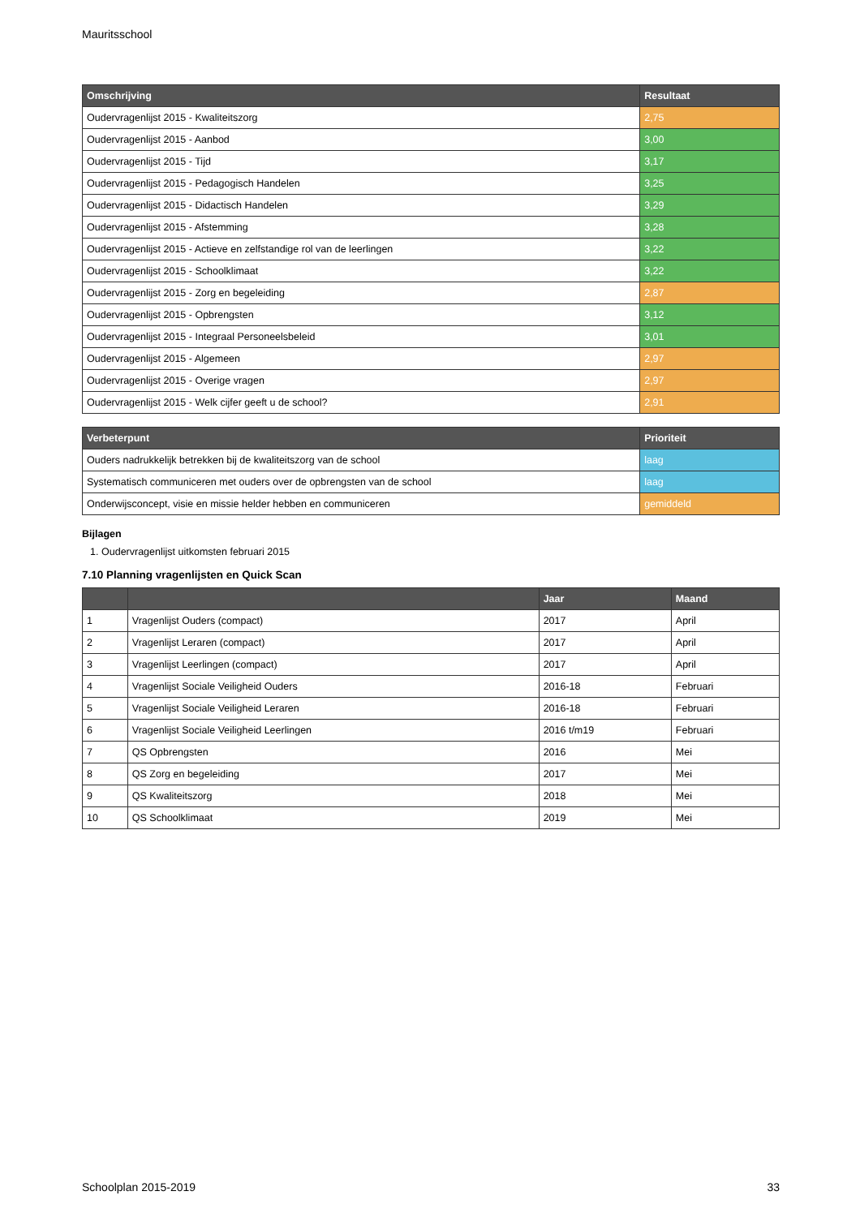Mauritsschool
| Omschrijving | Resultaat |
| --- | --- |
| Oudervragenlijst 2015 - Kwaliteitszorg | 2,75 |
| Oudervragenlijst 2015 - Aanbod | 3,00 |
| Oudervragenlijst 2015 - Tijd | 3,17 |
| Oudervragenlijst 2015 - Pedagogisch Handelen | 3,25 |
| Oudervragenlijst 2015 - Didactisch Handelen | 3,29 |
| Oudervragenlijst 2015 - Afstemming | 3,28 |
| Oudervragenlijst 2015 - Actieve en zelfstandige rol van de leerlingen | 3,22 |
| Oudervragenlijst 2015 - Schoolklimaat | 3,22 |
| Oudervragenlijst 2015 - Zorg en begeleiding | 2,87 |
| Oudervragenlijst 2015 - Opbrengsten | 3,12 |
| Oudervragenlijst 2015 - Integraal Personeelsbeleid | 3,01 |
| Oudervragenlijst 2015 - Algemeen | 2,97 |
| Oudervragenlijst 2015 - Overige vragen | 2,97 |
| Oudervragenlijst 2015 - Welk cijfer geeft u de school? | 2,91 |
| Verbeterpunt | Prioriteit |
| --- | --- |
| Ouders nadrukkelijk betrekken bij de kwaliteitszorg van de school | laag |
| Systematisch communiceren met ouders over de opbrengsten van de school | laag |
| Onderwijsconcept, visie en missie helder hebben en communiceren | gemiddeld |
Bijlagen
1. Oudervragenlijst uitkomsten februari 2015
7.10 Planning vragenlijsten en Quick Scan
| | | Jaar | Maand |
| --- | --- | --- | --- |
| 1 | Vragenlijst Ouders (compact) | 2017 | April |
| 2 | Vragenlijst Leraren (compact) | 2017 | April |
| 3 | Vragenlijst Leerlingen (compact) | 2017 | April |
| 4 | Vragenlijst Sociale Veiligheid Ouders | 2016-18 | Februari |
| 5 | Vragenlijst Sociale Veiligheid Leraren | 2016-18 | Februari |
| 6 | Vragenlijst Sociale Veiligheid Leerlingen | 2016 t/m19 | Februari |
| 7 | QS Opbrengsten | 2016 | Mei |
| 8 | QS Zorg en begeleiding | 2017 | Mei |
| 9 | QS Kwaliteitszorg | 2018 | Mei |
| 10 | QS Schoolklimaat | 2019 | Mei |
Schoolplan 2015-2019 33